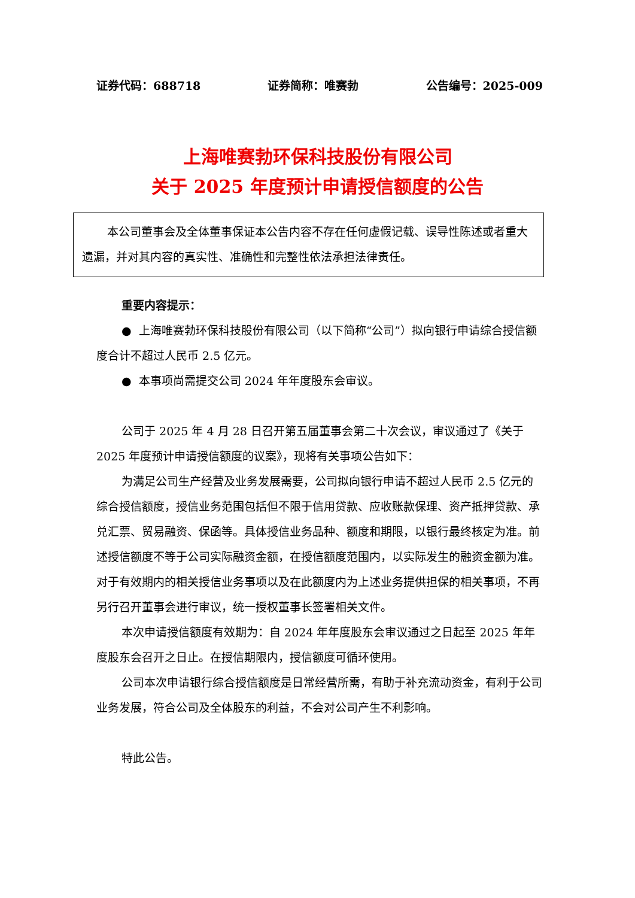证券代码：688718 证券简称：唯赛勃 公告编号：2025-009
上海唯赛勃环保科技股份有限公司
关于 2025 年度预计申请授信额度的公告
本公司董事会及全体董事保证本公告内容不存在任何虚假记载、误导性陈述或者重大遗漏，并对其内容的真实性、准确性和完整性依法承担法律责任。
重要内容提示：
● 上海唯赛勃环保科技股份有限公司（以下简称“公司”）拟向银行申请综合授信额度合计不超过人民币 2.5 亿元。
● 本事项尚需提交公司 2024 年年度股东会审议。
公司于 2025 年 4 月 28 日召开第五届董事会第二十次会议，审议通过了《关于 2025 年度预计申请授信额度的议案》，现将有关事项公告如下：
为满足公司生产经营及业务发展需要，公司拟向银行申请不超过人民币 2.5 亿元的综合授信额度，授信业务范围包括但不限于信用贷款、应收账款保理、资产抵押贷款、承兑汇票、贸易融资、保函等。具体授信业务品种、额度和期限，以银行最终核定为准。前述授信额度不等于公司实际融资金额，在授信额度范围内，以实际发生的融资金额为准。对于有效期内的相关授信业务事项以及在此额度内为上述业务提供担保的相关事项，不再另行召开董事会进行审议，统一授权董事长签署相关文件。
本次申请授信额度有效期为：自 2024 年年度股东会审议通过之日起至 2025 年年度股东会召开之日止。在授信期限内，授信额度可循环使用。
公司本次申请银行综合授信额度是日常经营所需，有助于补充流动资金，有利于公司业务发展，符合公司及全体股东的利益，不会对公司产生不利影响。
特此公告。